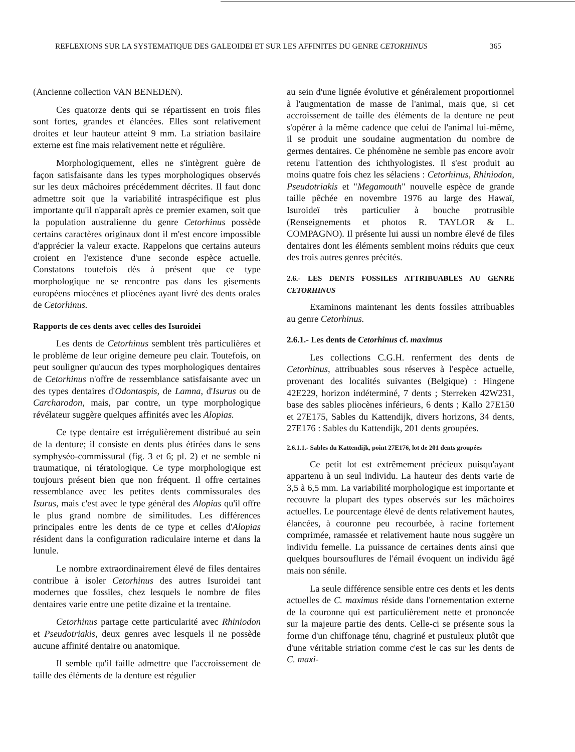REFLEXIONS SUR LA SYSTEMATIQUE DES GALEOIDEI ET SUR LES AFFINITES DU GENRE CETORHINUS 365
(Ancienne collection VAN BENEDEN).
Ces quatorze dents qui se répartissent en trois files sont fortes, grandes et élancées. Elles sont relativement droites et leur hauteur atteint 9 mm. La striation basilaire externe est fine mais relativement nette et régulière.
Morphologiquement, elles ne s'intègrent guère de façon satisfaisante dans les types morphologiques observés sur les deux mâchoires précédemment décrites. Il faut donc admettre soit que la variabilité intraspécifique est plus importante qu'il n'apparaît après ce premier examen, soit que la population australienne du genre Cetorhinus possède certains caractères originaux dont il m'est encore impossible d'apprécier la valeur exacte. Rappelons que certains auteurs croient en l'existence d'une seconde espèce actuelle. Constatons toutefois dès à présent que ce type morphologique ne se rencontre pas dans les gisements européens miocènes et pliocènes ayant livré des dents orales de Cetorhinus.
Rapports de ces dents avec celles des Isuroidei
Les dents de Cetorhinus semblent très particulières et le problème de leur origine demeure peu clair. Toutefois, on peut souligner qu'aucun des types morphologiques dentaires de Cetorhinus n'offre de ressemblance satisfaisante avec un des types dentaires d'Odontaspis, de Lamna, d'Isurus ou de Carcharodon, mais, par contre, un type morphologique révélateur suggère quelques affinités avec les Alopias.
Ce type dentaire est irrégulièrement distribué au sein de la denture; il consiste en dents plus étirées dans le sens symphyséo-commissural (fig. 3 et 6; pl. 2) et ne semble ni traumatique, ni tératologique. Ce type morphologique est toujours présent bien que non fréquent. Il offre certaines ressemblance avec les petites dents commissurales des Isurus, mais c'est avec le type général des Alopias qu'il offre le plus grand nombre de similitudes. Les différences principales entre les dents de ce type et celles d'Alopias résident dans la configuration radiculaire interne et dans la lunule.
Le nombre extraordinairement élevé de files dentaires contribue à isoler Cetorhinus des autres Isuroidei tant modernes que fossiles, chez lesquels le nombre de files dentaires varie entre une petite dizaine et la trentaine.
Cetorhinus partage cette particularité avec Rhiniodon et Pseudotriakis, deux genres avec lesquels il ne possède aucune affinité dentaire ou anatomique.
Il semble qu'il faille admettre que l'accroissement de taille des éléments de la denture est régulier
au sein d'une lignée évolutive et généralement proportionnel à l'augmentation de masse de l'animal, mais que, si cet accroissement de taille des éléments de la denture ne peut s'opérer à la même cadence que celui de l'animal lui-même, il se produit une soudaine augmentation du nombre de germes dentaires. Ce phénomène ne semble pas encore avoir retenu l'attention des ichthyologistes. Il s'est produit au moins quatre fois chez les sélaciens : Cetorhinus, Rhiniodon, Pseudotriakis et "Megamouth" nouvelle espèce de grande taille pêchée en novembre 1976 au large des Hawaï, Isuroideï très particulier à bouche protrusible (Renseignements et photos R. TAYLOR & L. COMPAGNO). Il présente lui aussi un nombre élevé de files dentaires dont les éléments semblent moins réduits que ceux des trois autres genres précités.
2.6.- LES DENTS FOSSILES ATTRIBUABLES AU GENRE CETORHINUS
Examinons maintenant les dents fossiles attribuables au genre Cetorhinus.
2.6.1.- Les dents de Cetorhinus cf. maximus
Les collections C.G.H. renferment des dents de Cetorhinus, attribuables sous réserves à l'espèce actuelle, provenant des localités suivantes (Belgique) : Hingene 42E229, horizon indéterminé, 7 dents ; Sterreken 42W231, base des sables pliocènes inférieurs, 6 dents ; Kallo 27E150 et 27E175, Sables du Kattendijk, divers horizons, 34 dents, 27E176 : Sables du Kattendijk, 201 dents groupées.
2.6.1.1.- Sables du Kattendijk, point 27E176, lot de 201 dents groupées
Ce petit lot est extrêmement précieux puisqu'ayant appartenu à un seul individu. La hauteur des dents varie de 3,5 à 6,5 mm. La variabilité morphologique est importante et recouvre la plupart des types observés sur les mâchoires actuelles. Le pourcentage élevé de dents relativement hautes, élancées, à couronne peu recourbée, à racine fortement comprimée, ramassée et relativement haute nous suggère un individu femelle. La puissance de certaines dents ainsi que quelques boursouflures de l'émail évoquent un individu âgé mais non sénile.
La seule différence sensible entre ces dents et les dents actuelles de C. maximus réside dans l'ornementation externe de la couronne qui est particulièrement nette et prononcée sur la majeure partie des dents. Celle-ci se présente sous la forme d'un chiffonage ténu, chagriné et pustuleux plutôt que d'une véritable striation comme c'est le cas sur les dents de C. maxi-